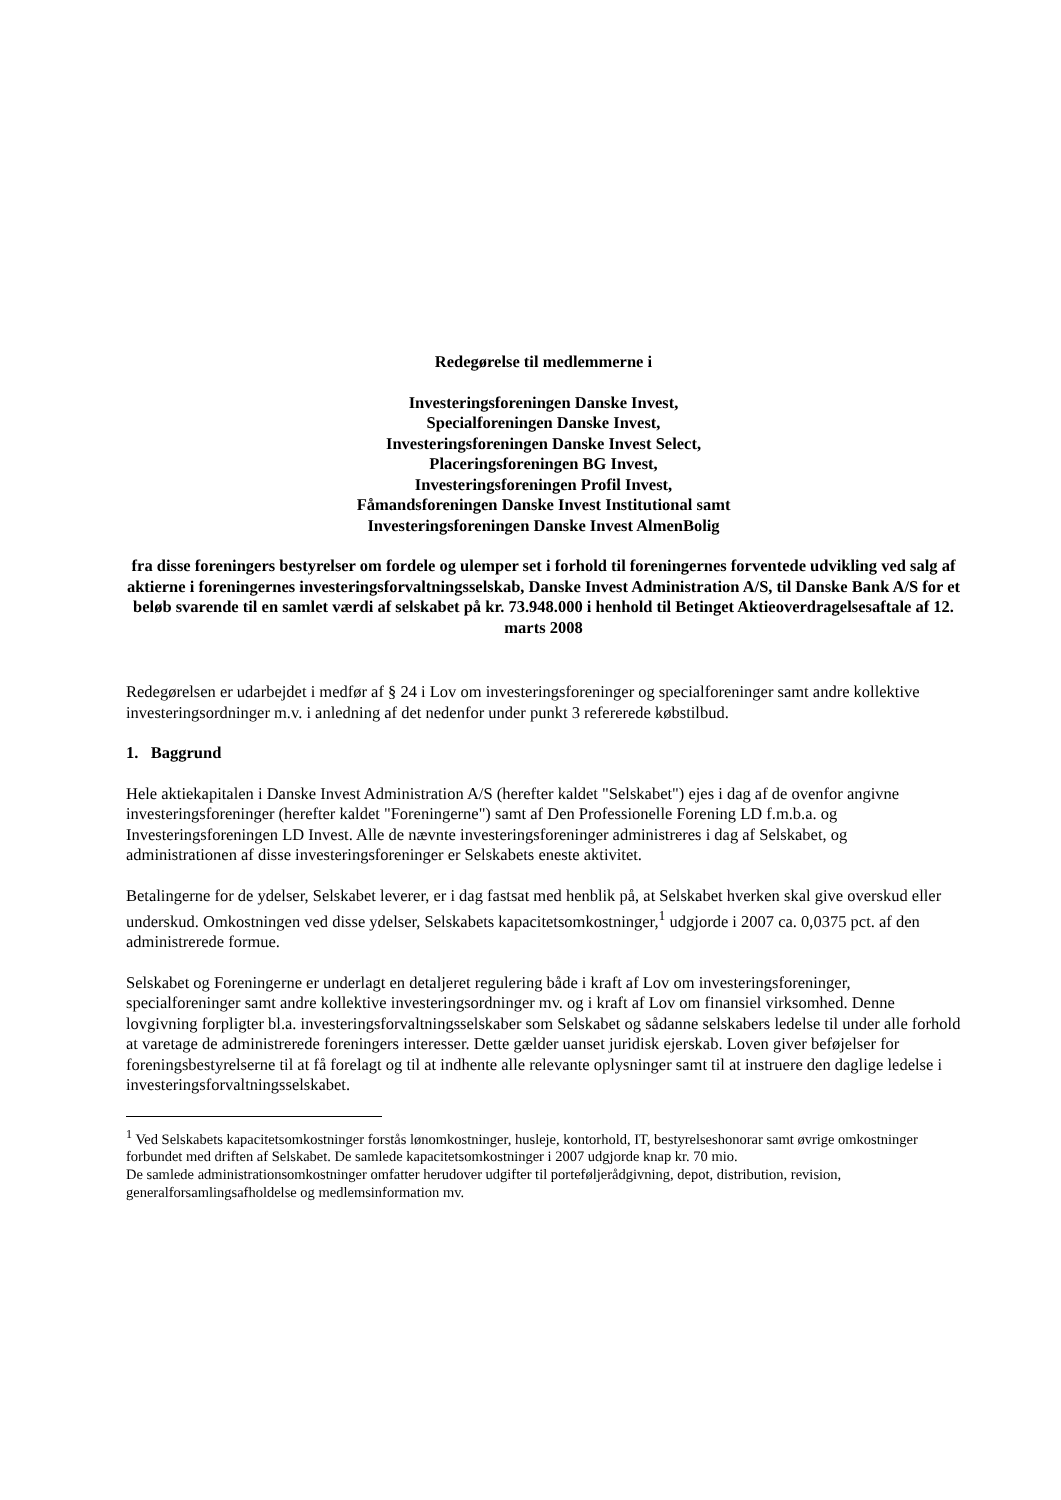Redegørelse til medlemmerne i
Investeringsforeningen Danske Invest,
Specialforeningen Danske Invest,
Investeringsforeningen Danske Invest Select,
Placeringsforeningen BG Invest,
Investeringsforeningen Profil Invest,
Fåmandsforeningen Danske Invest Institutional samt
Investeringsforeningen Danske Invest AlmenBolig
fra disse foreningers bestyrelser om fordele og ulemper set i forhold til foreningernes forventede udvikling ved salg af aktierne i foreningernes investeringsforvaltningsselskab, Danske Invest Administration A/S, til Danske Bank A/S for et beløb svarende til en samlet værdi af selskabet på kr. 73.948.000 i henhold til Betinget Aktieoverdragelsesaftale af 12. marts 2008
Redegørelsen er udarbejdet i medfør af § 24 i Lov om investeringsforeninger og specialforeninger samt andre kollektive investeringsordninger m.v. i anledning af det nedenfor under punkt 3 refererede købstilbud.
1. Baggrund
Hele aktiekapitalen i Danske Invest Administration A/S (herefter kaldet "Selskabet") ejes i dag af de ovenfor angivne investeringsforeninger (herefter kaldet "Foreningerne") samt af Den Professionelle Forening LD f.m.b.a. og Investeringsforeningen LD Invest. Alle de nævnte investeringsforeninger administreres i dag af Selskabet, og administrationen af disse investeringsforeninger er Selskabets eneste aktivitet.
Betalingerne for de ydelser, Selskabet leverer, er i dag fastsat med henblik på, at Selskabet hverken skal give overskud eller underskud. Omkostningen ved disse ydelser, Selskabets kapacitetsomkostninger,<sup>1</sup> udgjorde i 2007 ca. 0,0375 pct. af den administrerede formue.
Selskabet og Foreningerne er underlagt en detaljeret regulering både i kraft af Lov om investeringsforeninger, specialforeninger samt andre kollektive investeringsordninger mv. og i kraft af Lov om finansiel virksomhed. Denne lovgivning forpligter bl.a. investeringsforvaltningsselskaber som Selskabet og sådanne selskabers ledelse til under alle forhold at varetage de administrerede foreningers interesser. Dette gælder uanset juridisk ejerskab. Loven giver beføjelser for foreningsbestyrelserne til at få forelagt og til at indhente alle relevante oplysninger samt til at instruere den daglige ledelse i investeringsforvaltningsselskabet.
<sup>1</sup> Ved Selskabets kapacitetsomkostninger forstås lønomkostninger, husleje, kontorhold, IT, bestyrelseshonorar samt øvrige omkostninger forbundet med driften af Selskabet. De samlede kapacitetsomkostninger i 2007 udgjorde knap kr. 70 mio.
De samlede administrationsomkostninger omfatter herudover udgifter til porteføljerådgivning, depot, distribution, revision, generalforsamlingsafholdelse og medlemsinformation mv.